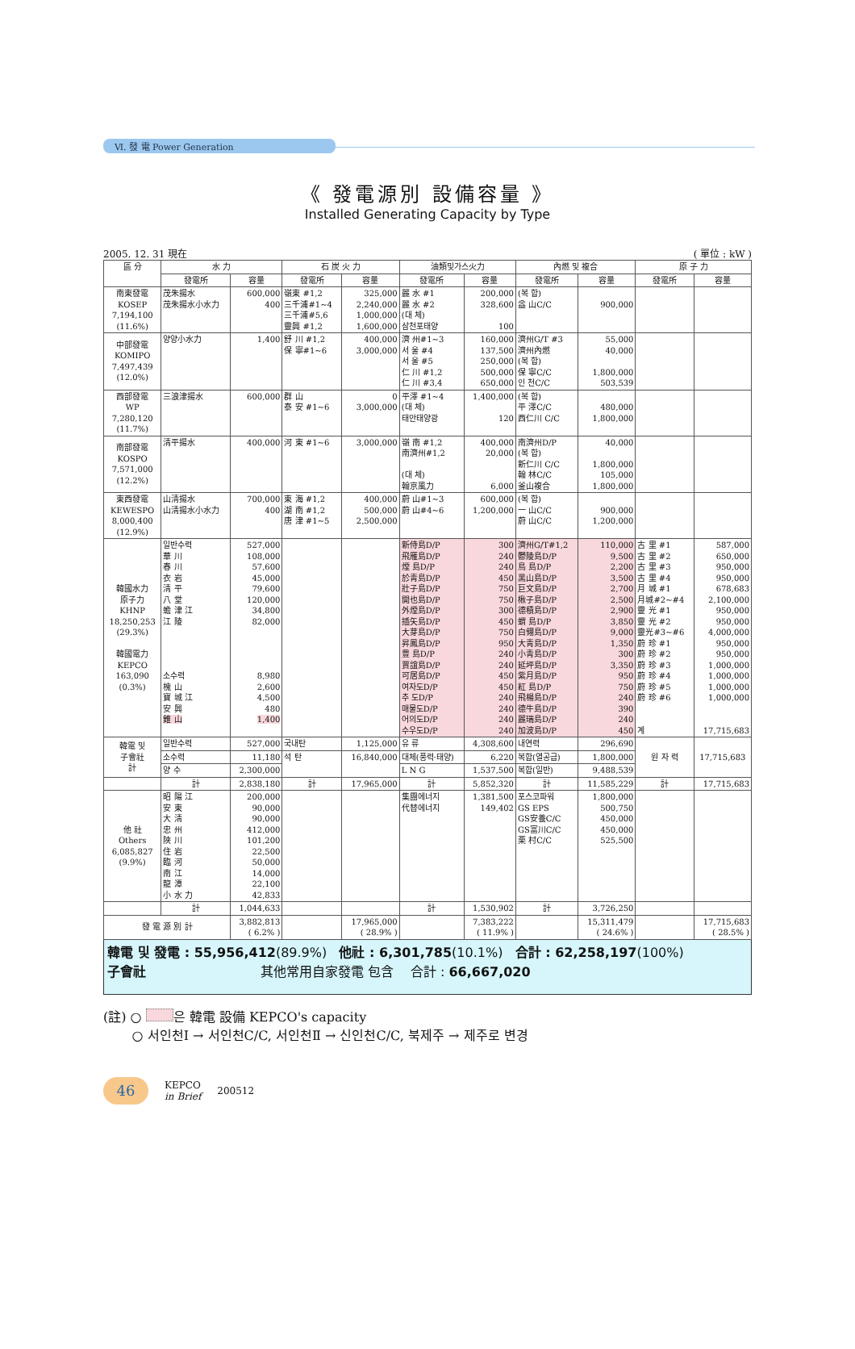Ⅵ. 發 電 Power Generation
《 發電源別 設備容量 》
Installed Generating Capacity by Type
2005. 12. 31 現在 ( 單位 : kW )
| 區 分 | 水 力 | | 石 炭 火 力 | | 油類및가스火力 | | 內燃 및 複合 | | 原 子 力 | |
| --- | --- | --- | --- | --- | --- | --- | --- | --- | --- | --- |
| | 發電所 | 容量 | 發電所 | 容量 | 發電所 | 容量 | 發電所 | 容量 | 發電所 | 容量 |
| 南東發電 KOSEP 7,194,100 (11.6%) | 茂朱揚水 茂朱揚水小水力 | 600,000 400 | 嶺東 #1,2 三千浦#1~4 三千浦#5,6 靈興 #1,2 | 325,000 2,240,000 1,000,000 1,600,000 | 麗 水 #1 麗 水 #2 (대 체) 삼천포태양 | 200,000 328,600 100 | (복 합) 益 山C/C | 900,000 | | |
| 中部發電 KOMIPO 7,497,439 (12.0%) | 양양小水力 | 1,400 | 舒 川 #1,2 保 寧#1~6 | 400,000 3,000,000 | 濟 州#1~3 서 울 #4 서 울 #5 仁 川 #1,2 仁 川 #3,4 | 160,000 137,500 250,000 500,000 650,000 | 濟州G/T #3 濟州內燃 (복 합) 保 寧C/C 인 천C/C | 55,000 40,000 1,800,000 503,539 | | |
| 西部發電 WP 7,280,120 (11.7%) | 三浪津揚水 | 600,000 | 群 山 泰 安 #1~6 | 0 3,000,000 | 平澤 #1~4 (대 체) 태안태양광 | 1,400,000 120 | (복 합) 平 澤C/C 西仁川 C/C | 480,000 1,800,000 | | |
| 南部發電 KOSPO 7,571,000 (12.2%) | 淸平揚水 | 400,000 | 河 東 #1~6 | 3,000,000 | 嶺 南 #1,2 南濟州#1,2 (대 체) 翰京風力 | 400,000 20,000 6,000 | 南濟州D/P (복 합) 新仁川 C/C 翰 林C/C 釜山複合 | 40,000 1,800,000 105,000 1,800,000 | | |
| 東西發電 KEWESPO 8,000,400 (12.9%) | 山淸揚水 山淸揚水小水力 | 700,000 400 | 東 海 #1,2 湖 南 #1,2 唐 津 #1~5 | 400,000 500,000 2,500,000 | 蔚 山#1~3 蔚 山#4~6 | 600,000 1,200,000 | (복 합) 一 山C/C 蔚 山C/C | 900,000 1,200,000 | | |
| 韓國水力 原子力 KHNP 18,250,253 (29.3%) 韓國電力 KEPCO 163,090 (0.3%) | 일반수력 華 川 春 川 衣 岩 淸 平 八 堂 蟾 津 江 江 陵 소수력 槐 山 寶 城 江 安 興 錐 山 | 527,000 108,000 57,600 45,000 79,600 120,000 34,800 82,000 8,980 2,600 4,500 480 1,400 | | | 新侍島D/P 飛雁島D/P 煙 島D/P 於靑島D/P 壯子島D/P 開也島D/P 外煙島D/P 插矢島D/P 大芽島D/P 昇鳳島D/P 豊 島D/P 賈誼島D/P 可居島D/P 여자도D/P 추 도D/P 매물도D/P 어의도D/P 수우도D/P | 300 240 240 450 750 750 300 450 750 950 240 240 450 450 240 240 240 240 | 濟州G/T#1,2 鬱陵島D/P 鳥 島D/P 黑山島D/P 巨文島D/P 楸子島D/P 德積島D/P 蝟 島D/P 白翎島D/P 大靑島D/P 小靑島D/P 延坪島D/P 紫月島D/P 紅 島D/P 飛楊島D/P 德牛島D/P 麗瑞島D/P 加波島D/P | 110,000 9,500 2,200 3,500 2,700 2,500 2,900 3,850 9,000 1,350 300 3,350 950 750 240 390 240 450 | 古 里 #1 古 里 #2 古 里 #3 古 里 #4 月 城 #1 月城#2~#4 靈 光 #1 靈 光 #2 靈光#3~#6 蔚 珍 #1 蔚 珍 #2 蔚 珍 #3 蔚 珍 #4 蔚 珍 #5 蔚 珍 #6 계 | 587,000 650,000 950,000 950,000 678,683 2,100,000 950,000 950,000 4,000,000 950,000 950,000 1,000,000 1,000,000 1,000,000 1,000,000 17,715,683 |
| 韓電 및 子會社 計 | 일반수력 | 527,000 | 국내탄 | 1,125,000 | 유 류 | 4,308,600 | 내연력 | 296,690 | 원 자 력 | 17,715,683 |
| | 소수력 | 11,180 | 석 탄 | 16,840,000 | 대체(풍력·태양) | 6,220 | 복합(열공급) | 1,800,000 | | |
| | 양 수 | 2,300,000 | | | L N G | 1,537,500 | 복합(일반) | 9,488,539 | | |
| | 計 | 2,838,180 | 計 | 17,965,000 | 計 | 5,852,320 | 計 | 11,585,229 | 計 | 17,715,683 |
| 他 社 Others 6,085,827 (9.9%) | 昭 陽 江 安 東 大 淸 忠 州 陜 川 住 岩 臨 河 南 江 龍 潭 小 水 力 | 200,000 90,000 90,000 412,000 101,200 22,500 50,000 14,000 22,100 42,833 | | | 集團에너지 代替에너지 | 1,381,500 149,402 | 포스코파워 GS EPS GS安養C/C GS富川C/C 栗 村C/C | 1,800,000 500,750 450,000 450,000 525,500 | | |
| | 計 | 1,044,633 | | | 計 | 1,530,902 | 計 | 3,726,250 | | |
| 發 電 源 別 計 | | 3,882,813 ( 6.2% ) | | 17,965,000 ( 28.9% ) | | 7,383,222 ( 11.9% ) | | 15,311,479 ( 24.6% ) | | 17,715,683 ( 28.5% ) |
韓電 및 發電 : 55,956,412(89.9%) 他社 : 6,301,785(10.1%) 合計 : 62,258,197(100%)
子會社 其他常用自家發電 包含 合計 : 66,667,020
(註) ○ 은 韓電 設備 KEPCO's capacity
○ 서인천Ⅰ → 서인천C/C, 서인천Ⅱ → 신인천C/C, 북제주 → 제주로 변경
46
KEPCO
in Brief
200512